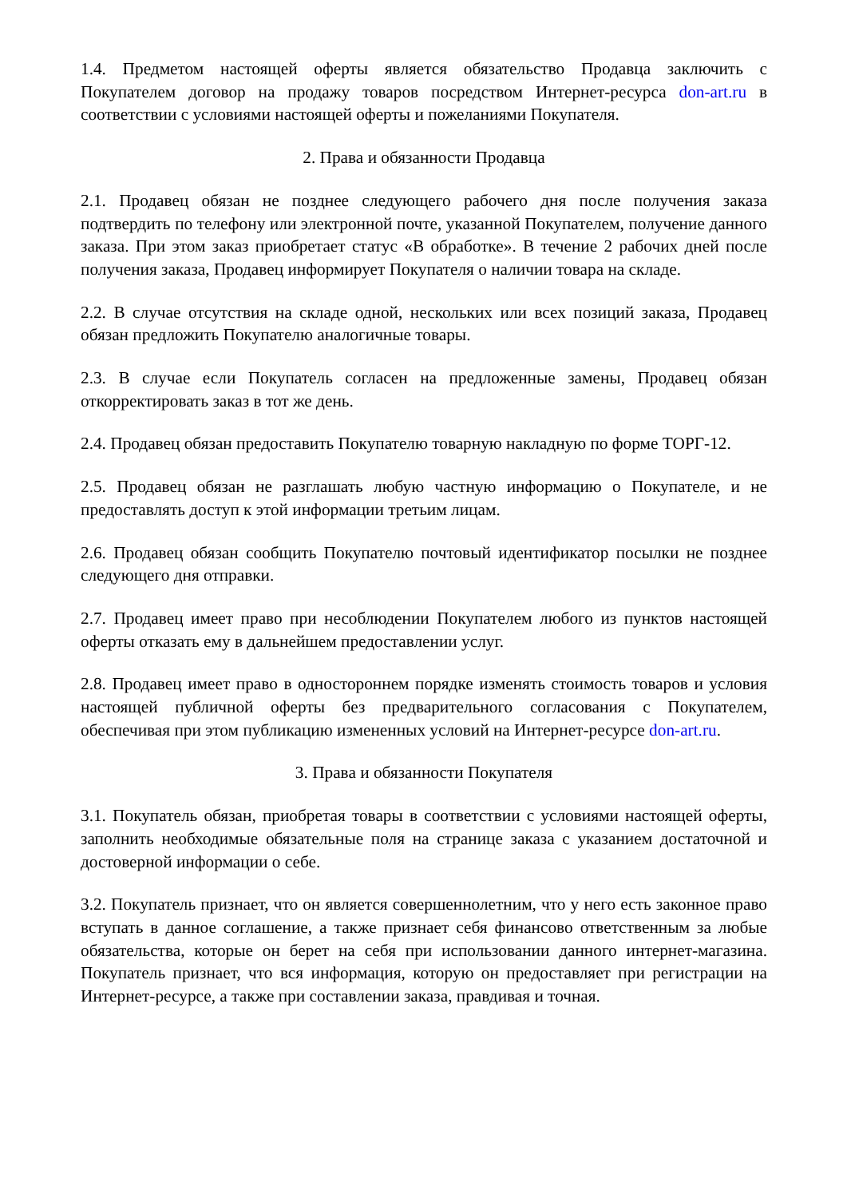1.4. Предметом настоящей оферты является обязательство Продавца заключить с Покупателем договор на продажу товаров посредством Интернет-ресурса don-art.ru в соответствии с условиями настоящей оферты и пожеланиями Покупателя.
2. Права и обязанности Продавца
2.1. Продавец обязан не позднее следующего рабочего дня после получения заказа подтвердить по телефону или электронной почте, указанной Покупателем, получение данного заказа. При этом заказ приобретает статус «В обработке». В течение 2 рабочих дней после получения заказа, Продавец информирует Покупателя о наличии товара на складе.
2.2. В случае отсутствия на складе одной, нескольких или всех позиций заказа, Продавец обязан предложить Покупателю аналогичные товары.
2.3. В случае если Покупатель согласен на предложенные замены, Продавец обязан откорректировать заказ в тот же день.
2.4. Продавец обязан предоставить Покупателю товарную накладную по форме ТОРГ-12.
2.5. Продавец обязан не разглашать любую частную информацию о Покупателе, и не предоставлять доступ к этой информации третьим лицам.
2.6. Продавец обязан сообщить Покупателю почтовый идентификатор посылки не позднее следующего дня отправки.
2.7. Продавец имеет право при несоблюдении Покупателем любого из пунктов настоящей оферты отказать ему в дальнейшем предоставлении услуг.
2.8. Продавец имеет право в одностороннем порядке изменять стоимость товаров и условия настоящей публичной оферты без предварительного согласования с Покупателем, обеспечивая при этом публикацию измененных условий на Интернет-ресурсе don-art.ru.
3. Права и обязанности Покупателя
3.1. Покупатель обязан, приобретая товары в соответствии с условиями настоящей оферты, заполнить необходимые обязательные поля на странице заказа с указанием достаточной и достоверной информации о себе.
3.2. Покупатель признает, что он является совершеннолетним, что у него есть законное право вступать в данное соглашение, а также признает себя финансово ответственным за любые обязательства, которые он берет на себя при использовании данного интернет-магазина. Покупатель признает, что вся информация, которую он предоставляет при регистрации на Интернет-ресурсе, а также при составлении заказа, правдивая и точная.